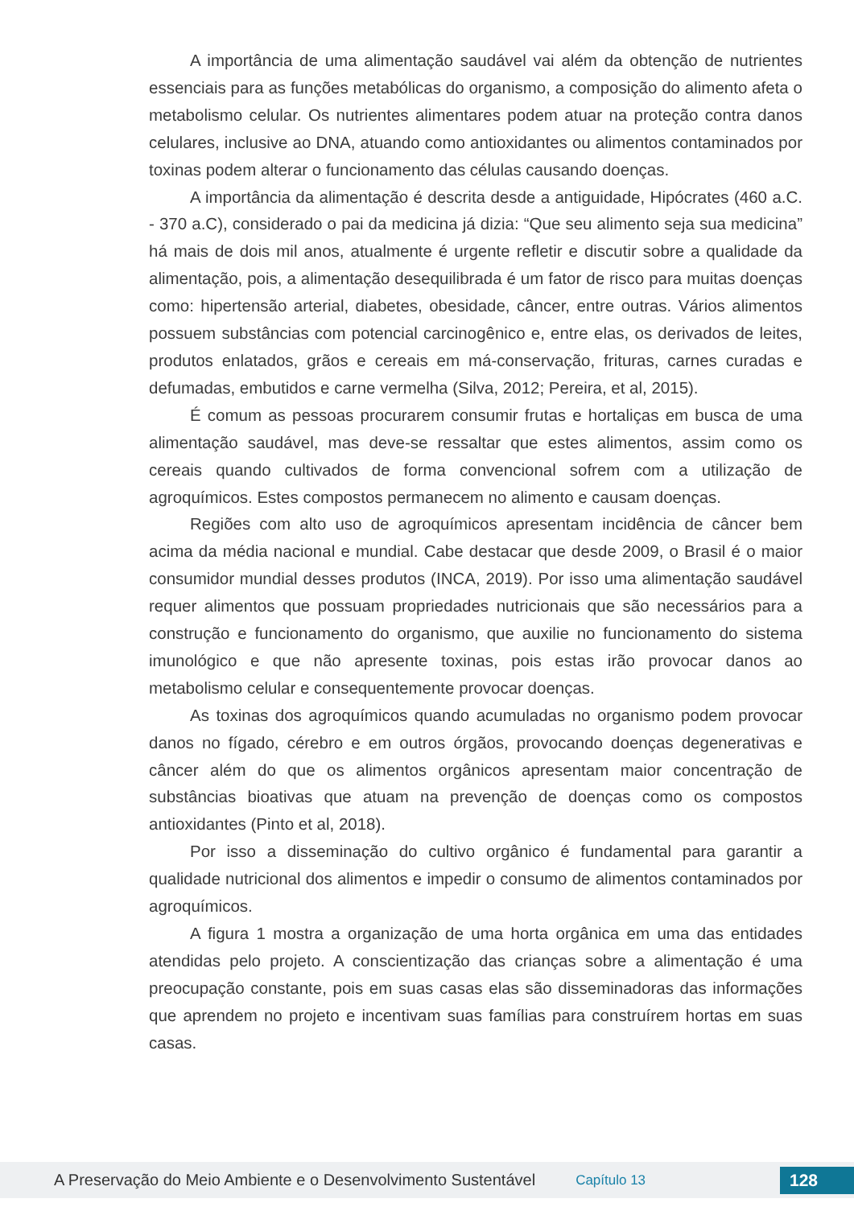A importância de uma alimentação saudável vai além da obtenção de nutrientes essenciais para as funções metabólicas do organismo, a composição do alimento afeta o metabolismo celular. Os nutrientes alimentares podem atuar na proteção contra danos celulares, inclusive ao DNA, atuando como antioxidantes ou alimentos contaminados por toxinas podem alterar o funcionamento das células causando doenças.
A importância da alimentação é descrita desde a antiguidade, Hipócrates (460 a.C. - 370 a.C), considerado o pai da medicina já dizia: “Que seu alimento seja sua medicina” há mais de dois mil anos, atualmente é urgente refletir e discutir sobre a qualidade da alimentação, pois, a alimentação desequilibrada é um fator de risco para muitas doenças como: hipertensão arterial, diabetes, obesidade, câncer, entre outras. Vários alimentos possuem substâncias com potencial carcinogênico e, entre elas, os derivados de leites, produtos enlatados, grãos e cereais em má-conservação, frituras, carnes curadas e defumadas, embutidos e carne vermelha (Silva, 2012; Pereira, et al, 2015).
É comum as pessoas procurarem consumir frutas e hortaliças em busca de uma alimentação saudável, mas deve-se ressaltar que estes alimentos, assim como os cereais quando cultivados de forma convencional sofrem com a utilização de agroquímicos. Estes compostos permanecem no alimento e causam doenças.
Regiões com alto uso de agroquímicos apresentam incidência de câncer bem acima da média nacional e mundial. Cabe destacar que desde 2009, o Brasil é o maior consumidor mundial desses produtos (INCA, 2019). Por isso uma alimentação saudável requer alimentos que possuam propriedades nutricionais que são necessários para a construção e funcionamento do organismo, que auxilie no funcionamento do sistema imunológico e que não apresente toxinas, pois estas irão provocar danos ao metabolismo celular e consequentemente provocar doenças.
As toxinas dos agroquímicos quando acumuladas no organismo podem provocar danos no fígado, cérebro e em outros órgãos, provocando doenças degenerativas e câncer além do que os alimentos orgânicos apresentam maior concentração de substâncias bioativas que atuam na prevenção de doenças como os compostos antioxidantes (Pinto et al, 2018).
Por isso a disseminação do cultivo orgânico é fundamental para garantir a qualidade nutricional dos alimentos e impedir o consumo de alimentos contaminados por agroquímicos.
A figura 1 mostra a organização de uma horta orgânica em uma das entidades atendidas pelo projeto. A conscientização das crianças sobre a alimentação é uma preocupação constante, pois em suas casas elas são disseminadoras das informações que aprendem no projeto e incentivam suas famílias para construírem hortas em suas casas.
A Preservação do Meio Ambiente e o Desenvolvimento Sustentável Capítulo 13 128